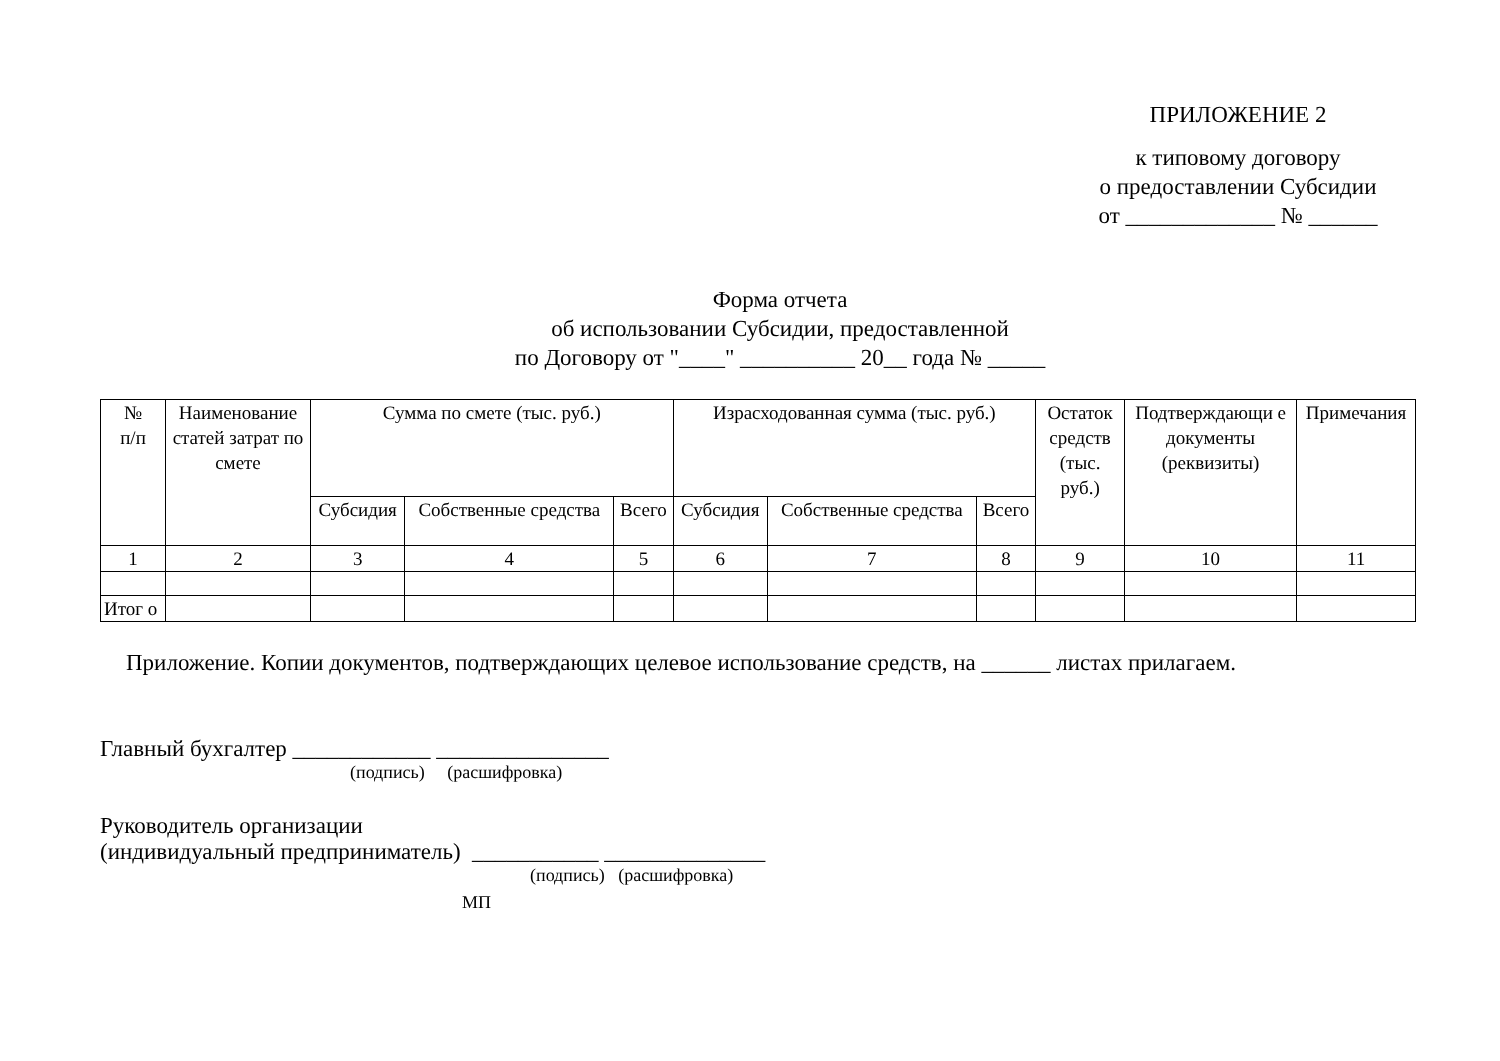ПРИЛОЖЕНИЕ 2
к типовому договору
о предоставлении Субсидии
от _____________ № ______
Форма отчета
об использовании Субсидии, предоставленной
по Договору от "____" __________ 20__ года № _____
| № п/п | Наименование статей затрат по смете | Сумма по смете (тыс. руб.) | | | Израсходованная сумма (тыс. руб.) | | | Остаток средств (тыс. руб.) | Подтверждающи е документы (реквизиты) | Примечания |
| --- | --- | --- | --- | --- | --- | --- | --- | --- | --- | --- |
| | | Субсидия | Собственные средства | Всего | Субсидия | Собственные средства | Всего | | | |
| 1 | 2 | 3 | 4 | 5 | 6 | 7 | 8 | 9 | 10 | 11 |
| Итог о | | | | | | | | | | |
Приложение. Копии документов, подтверждающих целевое использование средств, на ______ листах прилагаем.
Главный бухгалтер ____________ _______________
(подпись) (расшифровка)
Руководитель организации
(индивидуальный предприниматель) ___________ ______________
(подпись) (расшифровка)
МП